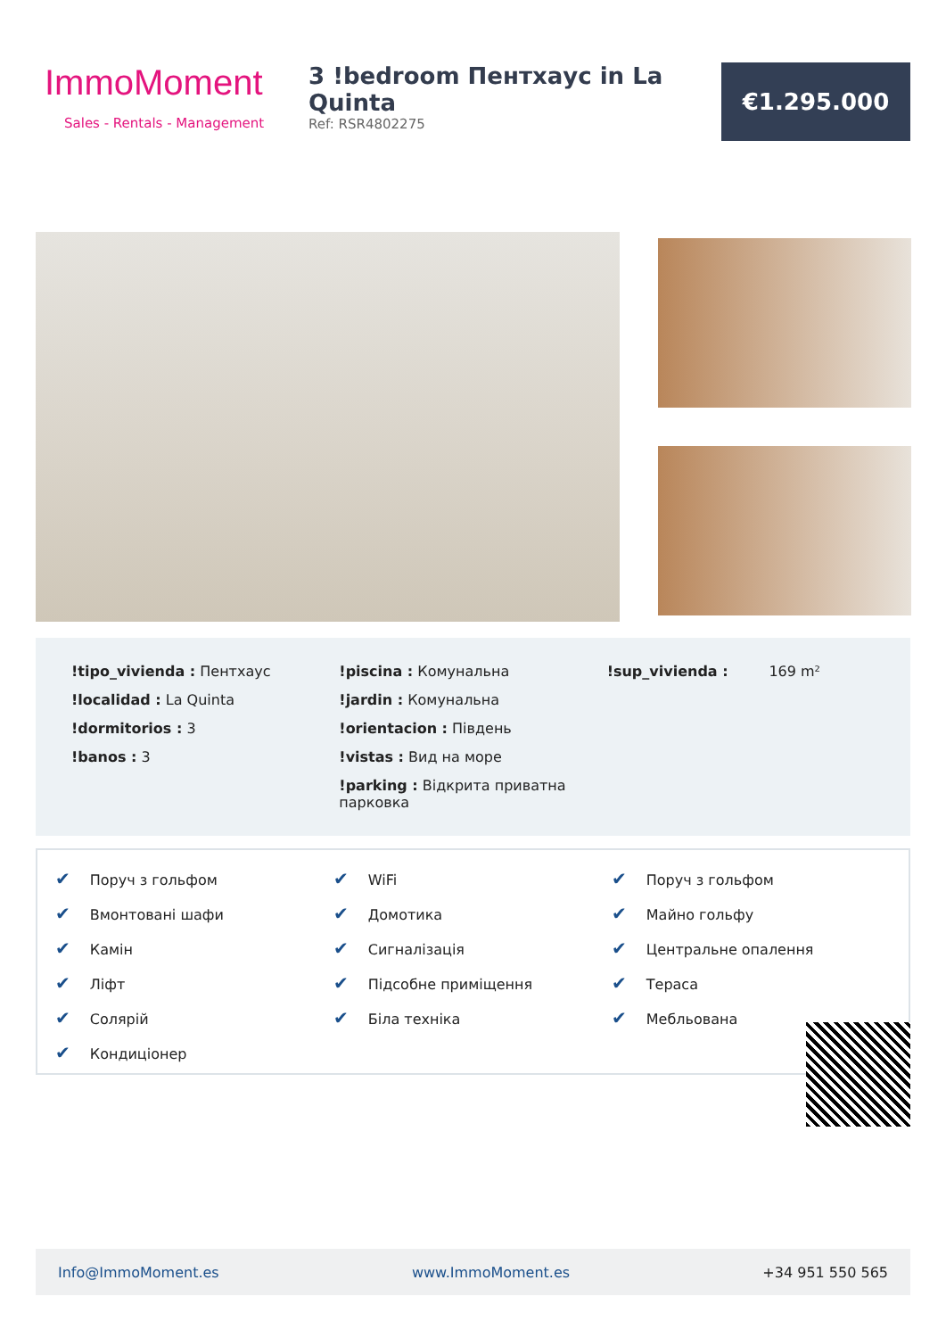ImmoMoment
Sales - Rentals - Management
3 !bedroom Пентхаус in La Quinta
Ref: RSR4802275
€1.295.000
!tipo_vivienda : Пентхаус
!localidad : La Quinta
!dormitorios : 3
!banos : 3
!piscina : Комунальна
!jardin : Комунальна
!orientacion : Південь
!vistas : Вид на море
!parking : Відкрита приватна парковка
!sup_vivienda : 169 m²
✔ Поруч з гольфом
✔ Вмонтовані шафи
✔ Камін
✔ Ліфт
✔ Солярій
✔ Кондиціонер
✔ WiFi
✔ Домотика
✔ Сигналізація
✔ Підсобне приміщення
✔ Біла техніка
✔ Поруч з гольфом
✔ Майно гольфу
✔ Центральне опалення
✔ Тераса
✔ Мебльована
Info@ImmoMoment.es www.ImmoMoment.es +34 951 550 565